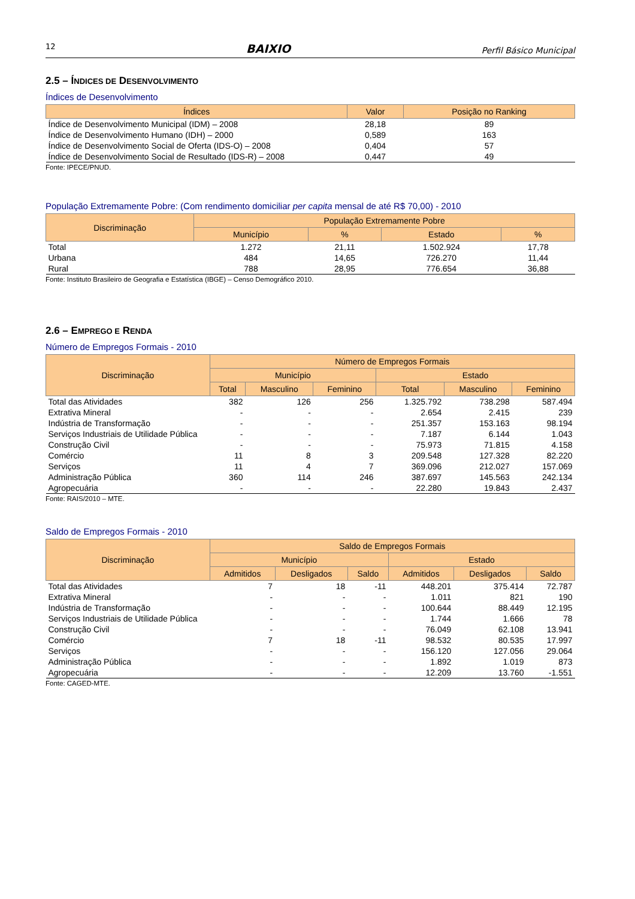12 BAIXIO Perfil Básico Municipal
2.5 – ÍNDICES DE DESENVOLVIMENTO
Índices de Desenvolvimento
| Índices | Valor | Posição no Ranking |
| --- | --- | --- |
| Índice de Desenvolvimento Municipal (IDM) – 2008 | 28,18 | 89 |
| Índice de Desenvolvimento Humano (IDH) – 2000 | 0,589 | 163 |
| Índice de Desenvolvimento Social de Oferta (IDS-O) – 2008 | 0,404 | 57 |
| Índice de Desenvolvimento Social de Resultado (IDS-R) – 2008 | 0,447 | 49 |
Fonte: IPECE/PNUD.
População Extremamente Pobre: (Com rendimento domiciliar per capita mensal de até R$ 70,00) - 2010
| Discriminação | População Extremamente Pobre | | | |
| --- | --- | --- | --- | --- |
| | Município | % | Estado | % |
| Total | 1.272 | 21,11 | 1.502.924 | 17,78 |
| Urbana | 484 | 14,65 | 726.270 | 11,44 |
| Rural | 788 | 28,95 | 776.654 | 36,88 |
Fonte: Instituto Brasileiro de Geografia e Estatística (IBGE) – Censo Demográfico 2010.
2.6 – EMPREGO E RENDA
Número de Empregos Formais - 2010
| Discriminação | Número de Empregos Formais | | | | | |
| --- | --- | --- | --- | --- | --- | --- |
| | Município | | | Estado | | |
| | Total | Masculino | Feminino | Total | Masculino | Feminino |
| Total das Atividades | 382 | 126 | 256 | 1.325.792 | 738.298 | 587.494 |
| Extrativa Mineral | - | - | - | 2.654 | 2.415 | 239 |
| Indústria de Transformação | - | - | - | 251.357 | 153.163 | 98.194 |
| Serviços Industriais de Utilidade Pública | - | - | - | 7.187 | 6.144 | 1.043 |
| Construção Civil | - | - | - | 75.973 | 71.815 | 4.158 |
| Comércio | 11 | 8 | 3 | 209.548 | 127.328 | 82.220 |
| Serviços | 11 | 4 | 7 | 369.096 | 212.027 | 157.069 |
| Administração Pública | 360 | 114 | 246 | 387.697 | 145.563 | 242.134 |
| Agropecuária | - | - | - | 22.280 | 19.843 | 2.437 |
Fonte: RAIS/2010 – MTE.
Saldo de Empregos Formais - 2010
| Discriminação | Saldo de Empregos Formais | | | | | |
| --- | --- | --- | --- | --- | --- | --- |
| | Município | | | Estado | | |
| | Admitidos | Desligados | Saldo | Admitidos | Desligados | Saldo |
| Total das Atividades | 7 | 18 | -11 | 448.201 | 375.414 | 72.787 |
| Extrativa Mineral | - | - | - | 1.011 | 821 | 190 |
| Indústria de Transformação | - | - | - | 100.644 | 88.449 | 12.195 |
| Serviços Industriais de Utilidade Pública | - | - | - | 1.744 | 1.666 | 78 |
| Construção Civil | - | - | - | 76.049 | 62.108 | 13.941 |
| Comércio | 7 | 18 | -11 | 98.532 | 80.535 | 17.997 |
| Serviços | - | - | - | 156.120 | 127.056 | 29.064 |
| Administração Pública | - | - | - | 1.892 | 1.019 | 873 |
| Agropecuária | - | - | - | 12.209 | 13.760 | -1.551 |
Fonte: CAGED-MTE.